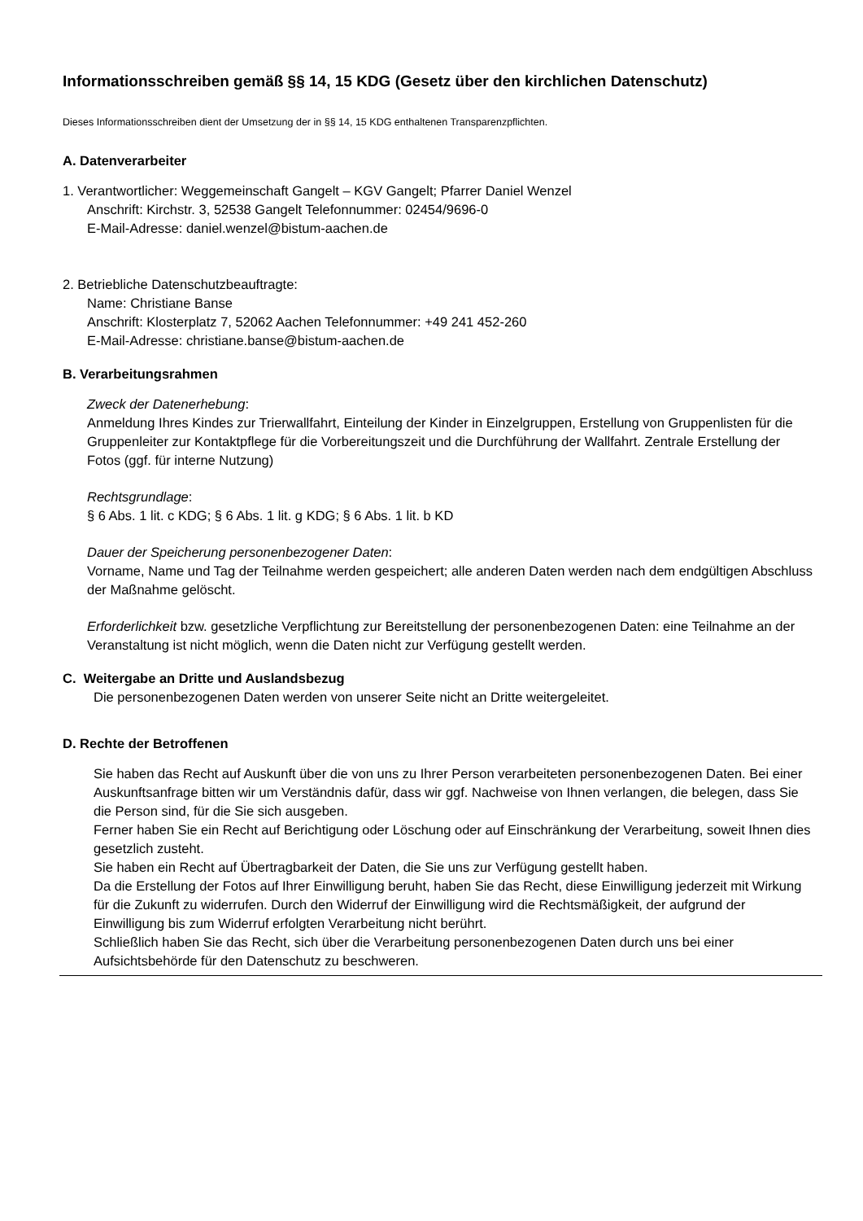Informationsschreiben gemäß §§ 14, 15 KDG (Gesetz über den kirchlichen Datenschutz)
Dieses Informationsschreiben dient der Umsetzung der in §§ 14, 15 KDG enthaltenen Transparenzpflichten.
A. Datenverarbeiter
1. Verantwortlicher: Weggemeinschaft Gangelt – KGV Gangelt; Pfarrer Daniel Wenzel
Anschrift: Kirchstr. 3, 52538 Gangelt Telefonnummer: 02454/9696-0
E-Mail-Adresse: daniel.wenzel@bistum-aachen.de
2. Betriebliche Datenschutzbeauftragte:
Name: Christiane Banse
Anschrift: Klosterplatz 7, 52062 Aachen Telefonnummer: +49 241 452-260
E-Mail-Adresse: christiane.banse@bistum-aachen.de
B. Verarbeitungsrahmen
Zweck der Datenerhebung:
Anmeldung Ihres Kindes zur Trierwallfahrt, Einteilung der Kinder in Einzelgruppen, Erstellung von Gruppenlisten für die Gruppenleiter zur Kontaktpflege für die Vorbereitungszeit und die Durchführung der Wallfahrt. Zentrale Erstellung der Fotos (ggf. für interne Nutzung)
Rechtsgrundlage:
§ 6 Abs. 1 lit. c KDG; § 6 Abs. 1 lit. g KDG; § 6 Abs. 1 lit. b KD
Dauer der Speicherung personenbezogener Daten:
Vorname, Name und Tag der Teilnahme werden gespeichert; alle anderen Daten werden nach dem endgültigen Abschluss der Maßnahme gelöscht.
Erforderlichkeit bzw. gesetzliche Verpflichtung zur Bereitstellung der personenbezogenen Daten: eine Teilnahme an der Veranstaltung ist nicht möglich, wenn die Daten nicht zur Verfügung gestellt werden.
C. Weitergabe an Dritte und Auslandsbezug
Die personenbezogenen Daten werden von unserer Seite nicht an Dritte weitergeleitet.
D. Rechte der Betroffenen
Sie haben das Recht auf Auskunft über die von uns zu Ihrer Person verarbeiteten personenbezogenen Daten. Bei einer Auskunftsanfrage bitten wir um Verständnis dafür, dass wir ggf. Nachweise von Ihnen verlangen, die belegen, dass Sie die Person sind, für die Sie sich ausgeben.
Ferner haben Sie ein Recht auf Berichtigung oder Löschung oder auf Einschränkung der Verarbeitung, soweit Ihnen dies gesetzlich zusteht.
Sie haben ein Recht auf Übertragbarkeit der Daten, die Sie uns zur Verfügung gestellt haben.
Da die Erstellung der Fotos auf Ihrer Einwilligung beruht, haben Sie das Recht, diese Einwilligung jederzeit mit Wirkung für die Zukunft zu widerrufen. Durch den Widerruf der Einwilligung wird die Rechtsmäßigkeit, der aufgrund der Einwilligung bis zum Widerruf erfolgten Verarbeitung nicht berührt.
Schließlich haben Sie das Recht, sich über die Verarbeitung personenbezogenen Daten durch uns bei einer Aufsichtsbehörde für den Datenschutz zu beschweren.